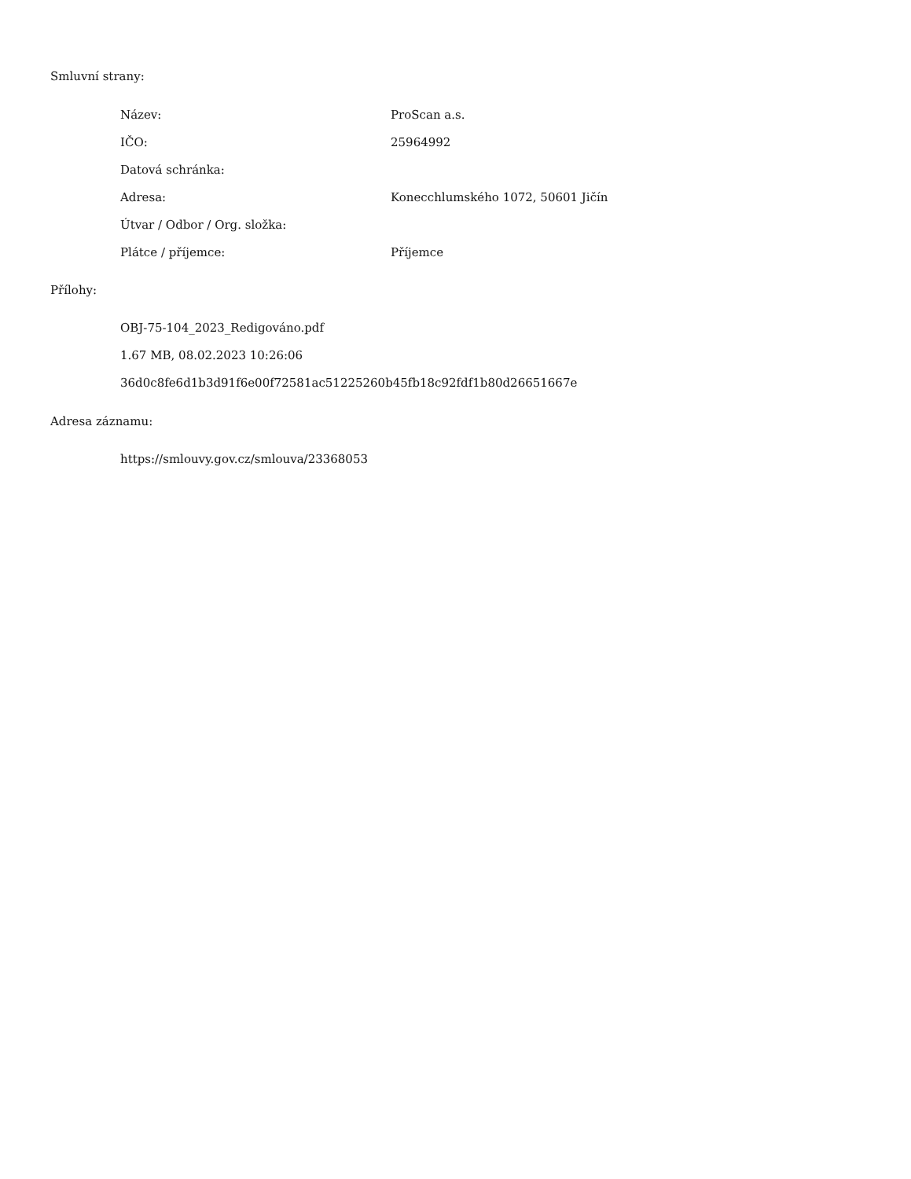Smluvní strany:
| Název: | ProScan a.s. |
| IČO: | 25964992 |
| Datová schránka: | |
| Adresa: | Konecchlumského 1072, 50601 Jičín |
| Útvar / Odbor / Org. složka: | |
| Plátce / příjemce: | Příjemce |
Přílohy:
OBJ-75-104_2023_Redigováno.pdf
1.67 MB, 08.02.2023 10:26:06
36d0c8fe6d1b3d91f6e00f72581ac51225260b45fb18c92fdf1b80d26651667e
Adresa záznamu:
https://smlouvy.gov.cz/smlouva/23368053